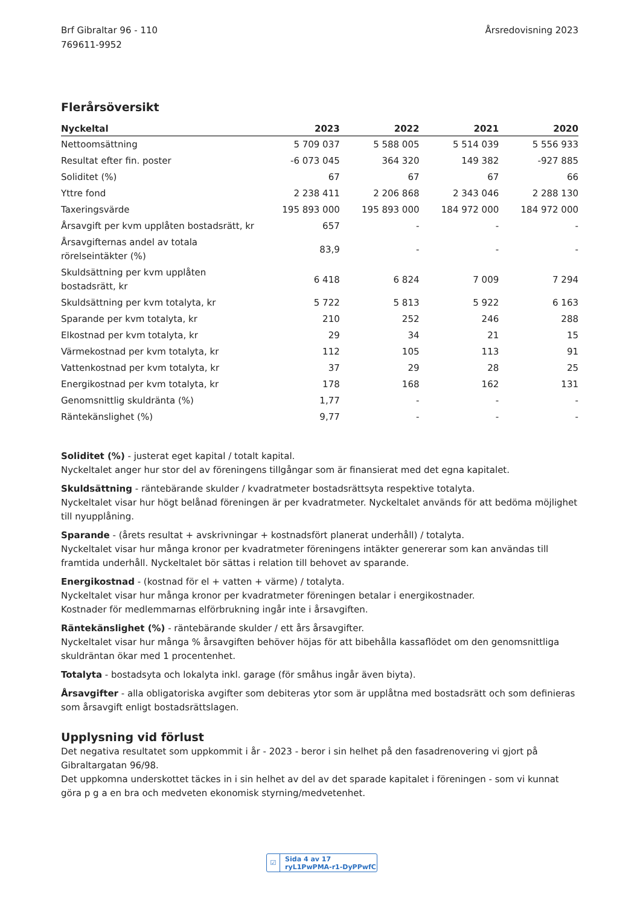Brf Gibraltar 96 - 110
769611-9952
Årsredovisning 2023
Flerårsöversikt
| Nyckeltal | 2023 | 2022 | 2021 | 2020 |
| --- | --- | --- | --- | --- |
| Nettoomsättning | 5 709 037 | 5 588 005 | 5 514 039 | 5 556 933 |
| Resultat efter fin. poster | -6 073 045 | 364 320 | 149 382 | -927 885 |
| Soliditet (%) | 67 | 67 | 67 | 66 |
| Yttre fond | 2 238 411 | 2 206 868 | 2 343 046 | 2 288 130 |
| Taxeringsvärde | 195 893 000 | 195 893 000 | 184 972 000 | 184 972 000 |
| Årsavgift per kvm upplåten bostadsrätt, kr | 657 | - | - | - |
| Årsavgifternas andel av totala rörelseintäkter (%) | 83,9 | - | - | - |
| Skuldsättning per kvm upplåten bostadsrätt, kr | 6 418 | 6 824 | 7 009 | 7 294 |
| Skuldsättning per kvm totalyta, kr | 5 722 | 5 813 | 5 922 | 6 163 |
| Sparande per kvm totalyta, kr | 210 | 252 | 246 | 288 |
| Elkostnad per kvm totalyta, kr | 29 | 34 | 21 | 15 |
| Värmekostnad per kvm totalyta, kr | 112 | 105 | 113 | 91 |
| Vattenkostnad per kvm totalyta, kr | 37 | 29 | 28 | 25 |
| Energikostnad per kvm totalyta, kr | 178 | 168 | 162 | 131 |
| Genomsnittlig skuldränta (%) | 1,77 | - | - | - |
| Räntekänslighet (%) | 9,77 | - | - | - |
Soliditet (%) - justerat eget kapital / totalt kapital.
Nyckeltalet anger hur stor del av föreningens tillgångar som är finansierat med det egna kapitalet.
Skuldsättning - räntebärande skulder / kvadratmeter bostadsrättsyta respektive totalyta.
Nyckeltalet visar hur högt belånad föreningen är per kvadratmeter. Nyckeltalet används för att bedöma möjlighet till nyupplåning.
Sparande - (årets resultat + avskrivningar + kostnadsfört planerat underhåll) / totalyta.
Nyckeltalet visar hur många kronor per kvadratmeter föreningens intäkter genererar som kan användas till framtida underhåll. Nyckeltalet bör sättas i relation till behovet av sparande.
Energikostnad - (kostnad för el + vatten + värme) / totalyta.
Nyckeltalet visar hur många kronor per kvadratmeter föreningen betalar i energikostnader.
Kostnader för medlemmarnas elförbrukning ingår inte i årsavgiften.
Räntekänslighet (%) - räntebärande skulder / ett års årsavgifter.
Nyckeltalet visar hur många % årsavgiften behöver höjas för att bibehålla kassaflödet om den genomsnittliga skuldräntan ökar med 1 procentenhet.
Totalyta - bostadsyta och lokalyta inkl. garage (för småhus ingår även biyta).
Årsavgifter - alla obligatoriska avgifter som debiteras ytor som är upplåtna med bostadsrätt och som definieras som årsavgift enligt bostadsrättslagen.
Upplysning vid förlust
Det negativa resultatet som uppkommit i år - 2023 - beror i sin helhet på den fasadrenovering vi gjort på Gibraltargatan 96/98.
Det uppkomna underskottet täckes in i sin helhet av del av det sparade kapitalet i föreningen - som vi kunnat göra p g a en bra och medveten ekonomisk styrning/medvetenhet.
☑ Sida 4 av 17 ryL1PwPMA-r1-DyPPwfC